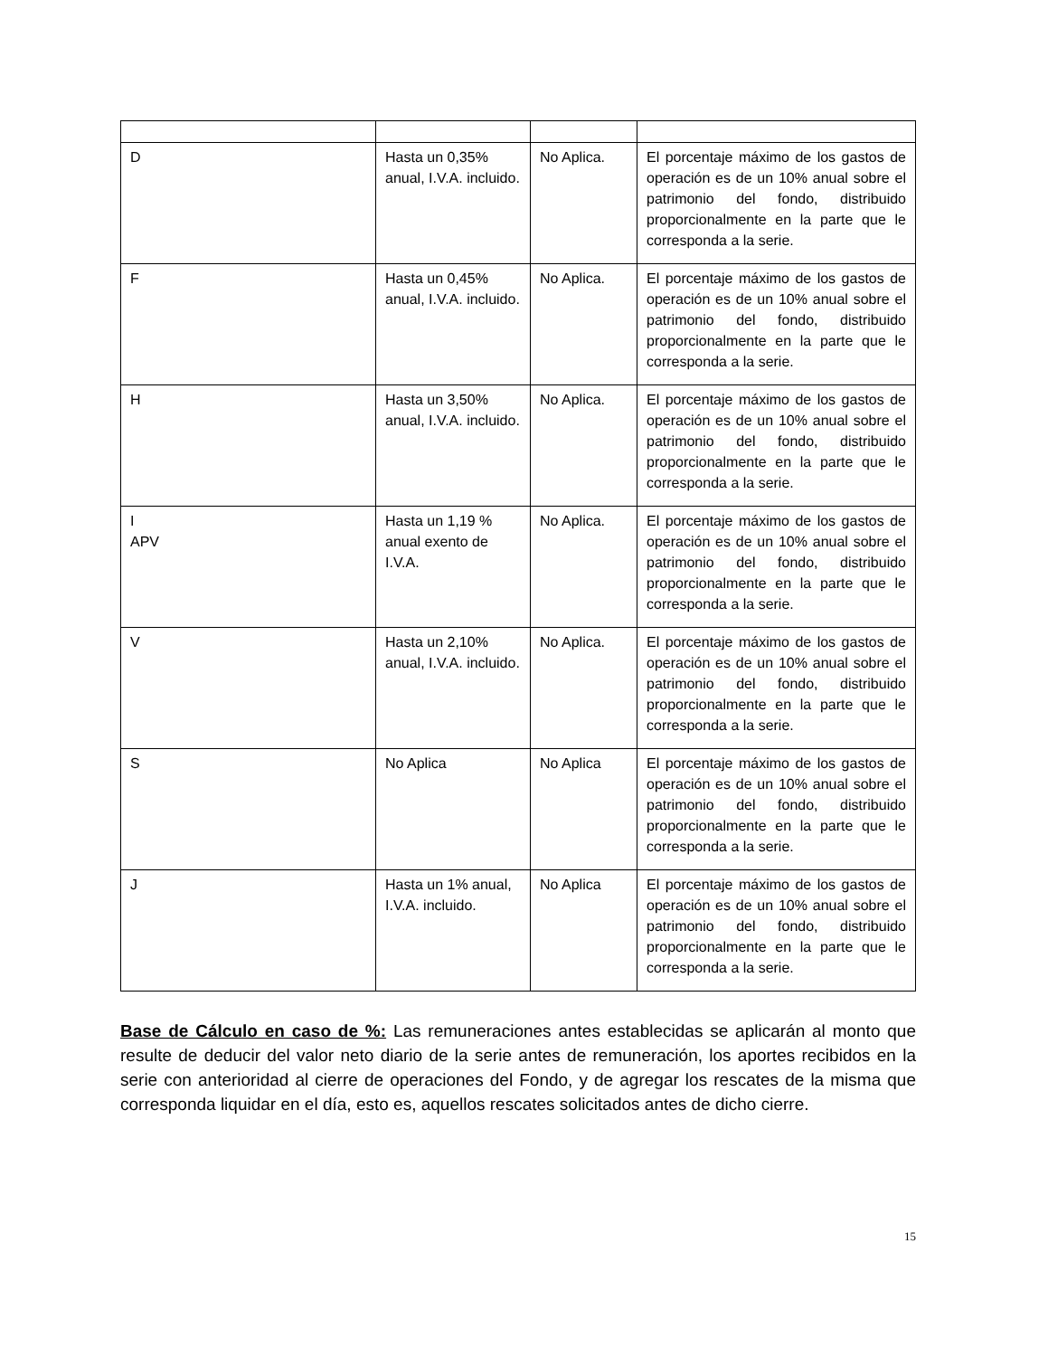| D | Hasta un 0,35% anual, I.V.A. incluido. | No Aplica. | El porcentaje máximo de los gastos de operación es de un 10% anual sobre el patrimonio del fondo, distribuido proporcionalmente en la parte que le corresponda a la serie. |
| F | Hasta un 0,45% anual, I.V.A. incluido. | No Aplica. | El porcentaje máximo de los gastos de operación es de un 10% anual sobre el patrimonio del fondo, distribuido proporcionalmente en la parte que le corresponda a la serie. |
| H | Hasta un 3,50% anual, I.V.A. incluido. | No Aplica. | El porcentaje máximo de los gastos de operación es de un 10% anual sobre el patrimonio del fondo, distribuido proporcionalmente en la parte que le corresponda a la serie. |
| I APV | Hasta un 1,19 % anual exento de I.V.A. | No Aplica. | El porcentaje máximo de los gastos de operación es de un 10% anual sobre el patrimonio del fondo, distribuido proporcionalmente en la parte que le corresponda a la serie. |
| V | Hasta un 2,10% anual, I.V.A. incluido. | No Aplica. | El porcentaje máximo de los gastos de operación es de un 10% anual sobre el patrimonio del fondo, distribuido proporcionalmente en la parte que le corresponda a la serie. |
| S | No Aplica | No Aplica | El porcentaje máximo de los gastos de operación es de un 10% anual sobre el patrimonio del fondo, distribuido proporcionalmente en la parte que le corresponda a la serie. |
| J | Hasta un 1% anual, I.V.A. incluido. | No Aplica | El porcentaje máximo de los gastos de operación es de un 10% anual sobre el patrimonio del fondo, distribuido proporcionalmente en la parte que le corresponda a la serie. |
Base de Cálculo en caso de %: Las remuneraciones antes establecidas se aplicarán al monto que resulte de deducir del valor neto diario de la serie antes de remuneración, los aportes recibidos en la serie con anterioridad al cierre de operaciones del Fondo, y de agregar los rescates de la misma que corresponda liquidar en el día, esto es, aquellos rescates solicitados antes de dicho cierre.
15